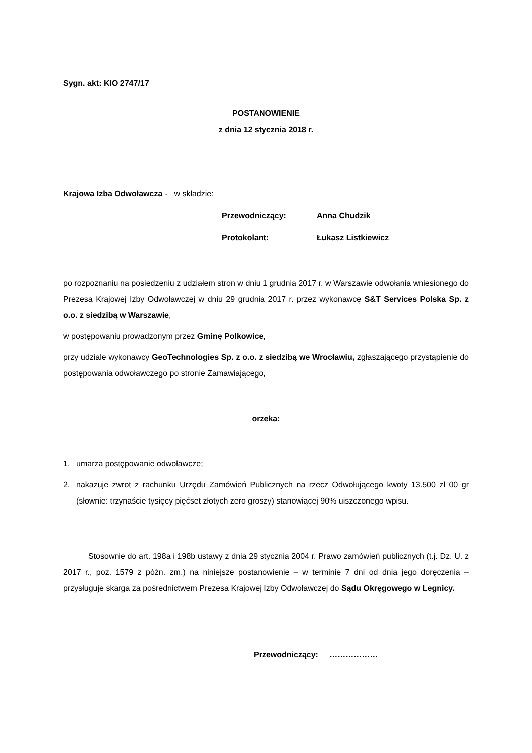Sygn. akt: KIO 2747/17
POSTANOWIENIE
z dnia 12 stycznia 2018 r.
Krajowa Izba Odwoławcza - w składzie:
Przewodniczący: Anna Chudzik
Protokolant: Łukasz Listkiewicz
po rozpoznaniu na posiedzeniu z udziałem stron w dniu 1 grudnia 2017 r. w Warszawie odwołania wniesionego do Prezesa Krajowej Izby Odwoławczej w dniu 29 grudnia 2017 r. przez wykonawcę S&T Services Polska Sp. z o.o. z siedzibą w Warszawie,
w postępowaniu prowadzonym przez Gminę Polkowice,
przy udziale wykonawcy GeoTechnologies Sp. z o.o. z siedzibą we Wrocławiu, zgłaszającego przystąpienie do postępowania odwoławczego po stronie Zamawiającego,
orzeka:
1. umarza postępowanie odwoławcze;
2. nakazuje zwrot z rachunku Urzędu Zamówień Publicznych na rzecz Odwołującego kwoty 13.500 zł 00 gr (słownie: trzynaście tysięcy pięćset złotych zero groszy) stanowiącej 90% uiszczonego wpisu.
Stosownie do art. 198a i 198b ustawy z dnia 29 stycznia 2004 r. Prawo zamówień publicznych (t.j. Dz. U. z 2017 r., poz. 1579 z późn. zm.) na niniejsze postanowienie – w terminie 7 dni od dnia jego doręczenia – przysługuje skarga za pośrednictwem Prezesa Krajowej Izby Odwoławczej do Sądu Okręgowego w Legnicy.
Przewodniczący: ………………